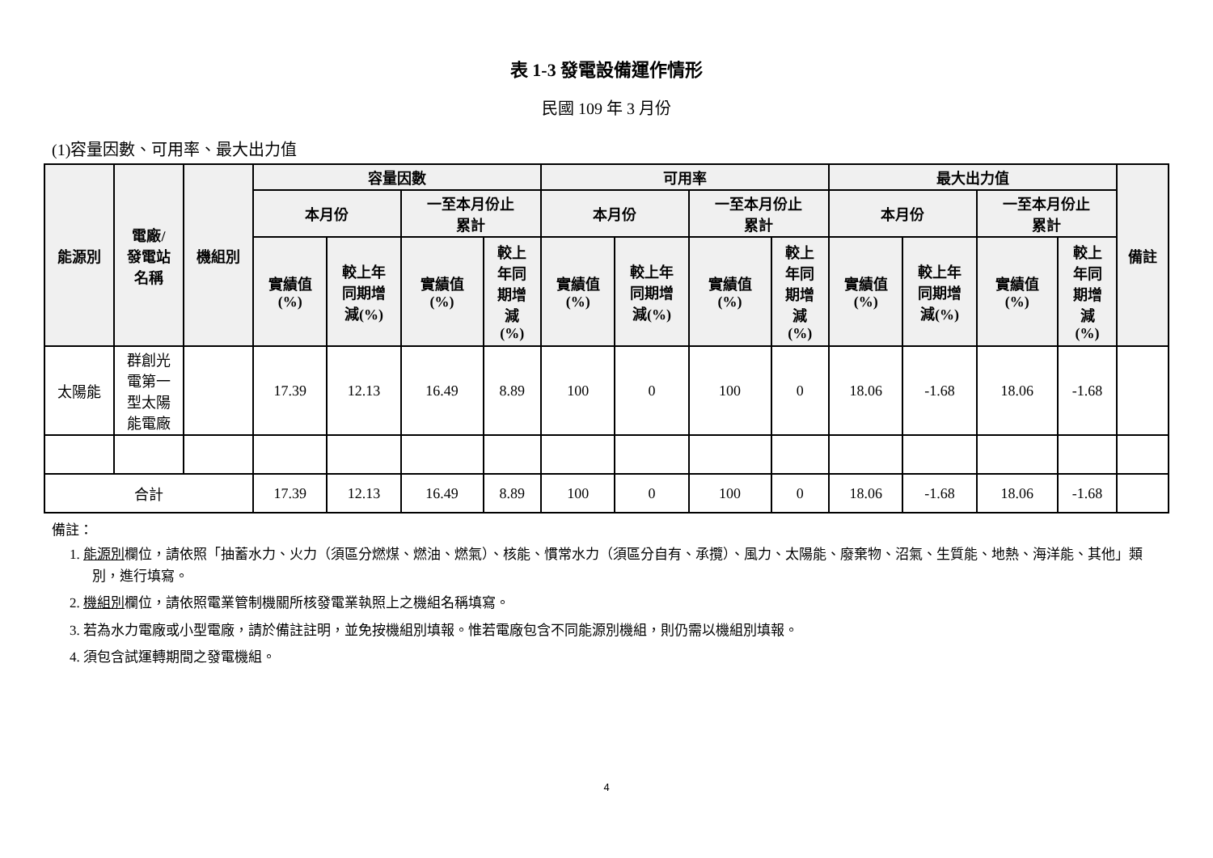表 1-3 發電設備運作情形
民國 109 年 3 月份
(1)容量因數、可用率、最大出力值
| 能源別 | 電廠/ 發電站 名稱 | 機組別 | 容量因數 | | | | 可用率 | | | | 最大出力值 | | | | 備註 |
| --- | --- | --- | --- | --- | --- | --- | --- | --- | --- | --- | --- | --- | --- | --- | --- |
| | | | 本月份 | | 一至本月份止 累計 | | 本月份 | | 一至本月份止 累計 | | 本月份 | | 一至本月份止 累計 | | |
| | | | 實績值 (%) | 較上年 同期增 減(%) | 實績值 (%) | 較上 年同 期增 減 (%) | 實績值 (%) | 較上年 同期增 減(%) | 實績值 (%) | 較上 年同 期增 減 (%) | 實績值 (%) | 較上年 同期增 減(%) | 實績值 (%) | 較上 年同 期增 減 (%) | |
| 太陽能 | 群創光 電第一 型太陽 能電廠 | | 17.39 | 12.13 | 16.49 | 8.89 | 100 | 0 | 100 | 0 | 18.06 | -1.68 | 18.06 | -1.68 | |
| 合計 | | | 17.39 | 12.13 | 16.49 | 8.89 | 100 | 0 | 100 | 0 | 18.06 | -1.68 | 18.06 | -1.68 | |
備註：
1. 能源別欄位，請依照「抽蓄水力、火力（須區分燃煤、燃油、燃氣）、核能、慣常水力（須區分自有、承攬）、風力、太陽能、廢棄物、沼氣、生質能、地熱、海洋能、其他」類別，進行填寫。
2. 機組別欄位，請依照電業管制機關所核發電業執照上之機組名稱填寫。
3. 若為水力電廠或小型電廠，請於備註註明，並免按機組別填報。惟若電廠包含不同能源別機組，則仍需以機組別填報。
4. 須包含試運轉期間之發電機組。
4